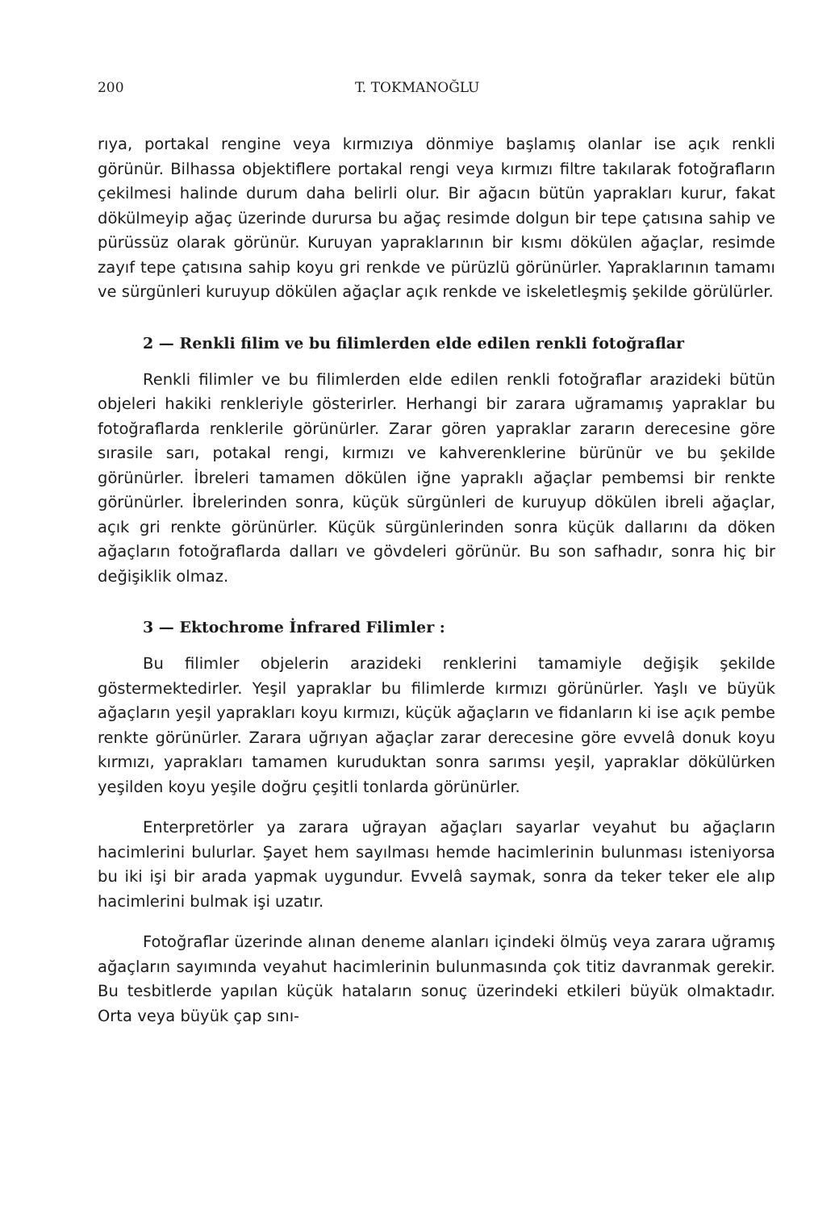200 T. TOKMANOĞLU
rıya, portakal rengine veya kırmızıya dönmiye başlamış olanlar ise açık renkli görünür. Bilhassa objektiflere portakal rengi veya kırmızı filtre takılarak fotoğrafların çekilmesi halinde durum daha belirli olur. Bir ağacın bütün yaprakları kurur, fakat dökülmeyip ağaç üzerinde durursa bu ağaç resimde dolgun bir tepe çatısına sahip ve pürüssüz olarak görünür. Kuruyan yapraklarının bir kısmı dökülen ağaçlar, resimde zayıf tepe çatısına sahip koyu gri renkde ve pürüzlü görünürler. Yapraklarının tamamı ve sürgünleri kuruyup dökülen ağaçlar açık renkde ve iskeletleşmiş şekilde görülürler.
2 — Renkli filim ve bu filimlerden elde edilen renkli fotoğraflar
Renkli filimler ve bu filimlerden elde edilen renkli fotoğraflar arazideki bütün objeleri hakiki renkleriyle gösterirler. Herhangi bir zarara uğramamış yapraklar bu fotoğraflarda renklerile görünürler. Zarar gören yapraklar zararın derecesine göre sırasile sarı, potakal rengi, kırmızı ve kahverenklerine bürünür ve bu şekilde görünürler. İbreleri tamamen dökülen iğne yapraklı ağaçlar pembemsi bir renkte görünürler. İbrelerinden sonra, küçük sürgünleri de kuruyup dökülen ibreli ağaçlar, açık gri renkte görünürler. Küçük sürgünlerinden sonra küçük dallarını da döken ağaçların fotoğraflarda dalları ve gövdeleri görünür. Bu son safhadır, sonra hiç bir değişiklik olmaz.
3 — Ektochrome İnfrared Filimler :
Bu filimler objelerin arazideki renklerini tamamiyle değişik şekilde göstermektedirler. Yeşil yapraklar bu filimlerde kırmızı görünürler. Yaşlı ve büyük ağaçların yeşil yaprakları koyu kırmızı, küçük ağaçların ve fidanların ki ise açık pembe renkte görünürler. Zarara uğrıyan ağaçlar zarar derecesine göre evvelâ donuk koyu kırmızı, yaprakları tamamen kuruduktan sonra sarımsı yeşil, yapraklar dökülürken yeşilden koyu yeşile doğru çeşitli tonlarda görünürler.
Enterpretörler ya zarara uğrayan ağaçları sayarlar veyahut bu ağaçların hacimlerini bulurlar. Şayet hem sayılması hemde hacimlerinin bulunması isteniyorsa bu iki işi bir arada yapmak uygundur. Evvelâ saymak, sonra da teker teker ele alıp hacimlerini bulmak işi uzatır.
Fotoğraflar üzerinde alınan deneme alanları içindeki ölmüş veya zarara uğramış ağaçların sayımında veyahut hacimlerinin bulunmasında çok titiz davranmak gerekir. Bu tesbitlerde yapılan küçük hataların sonuç üzerindeki etkileri büyük olmaktadır. Orta veya büyük çap sını-